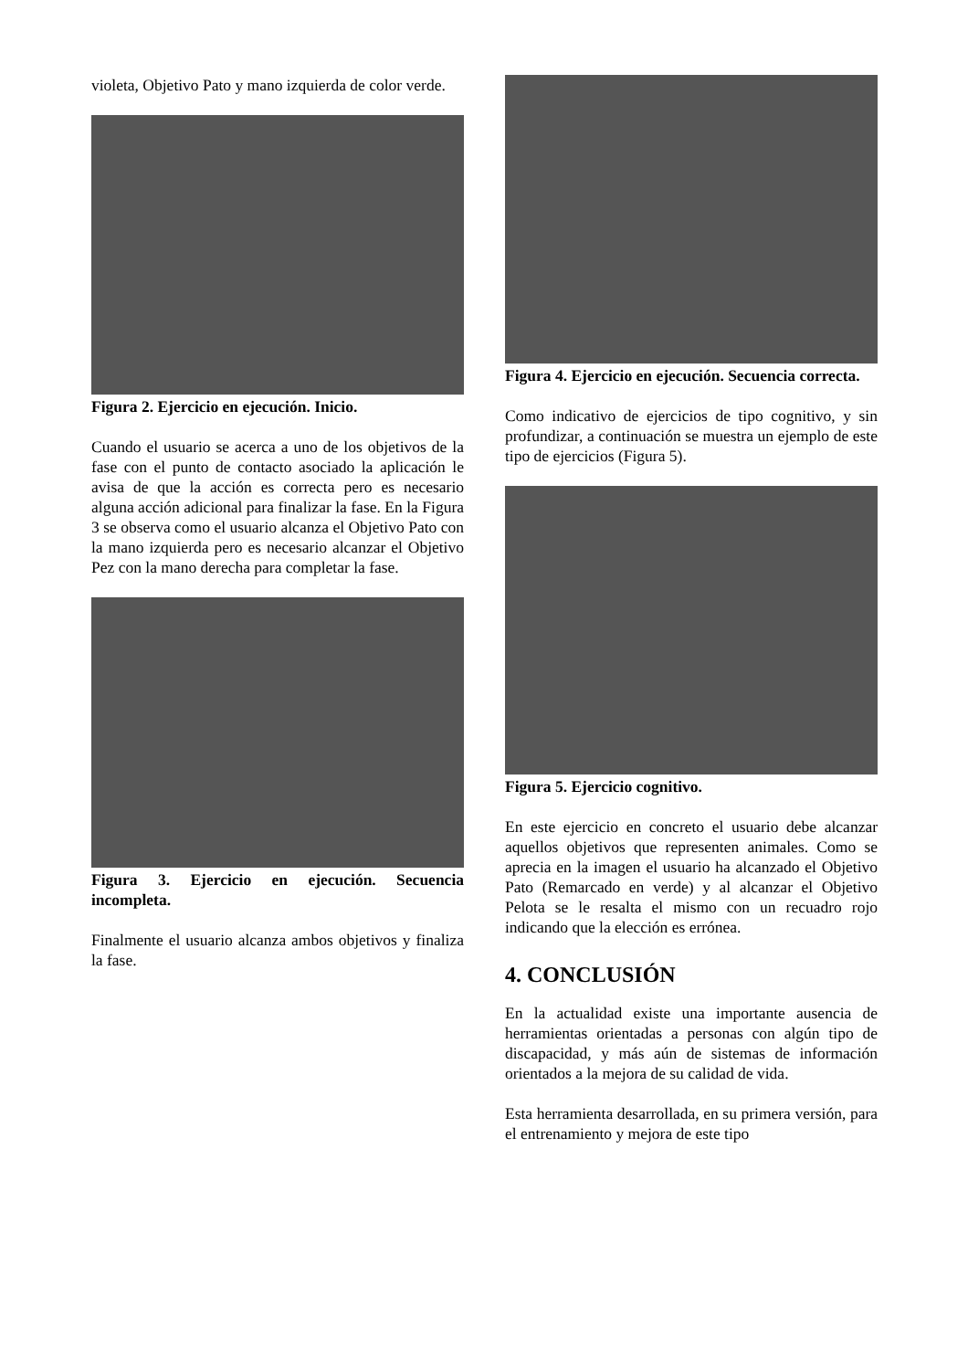violeta, Objetivo Pato y mano izquierda de color verde.
Figura 2. Ejercicio en ejecución. Inicio.
Cuando el usuario se acerca a uno de los objetivos de la fase con el punto de contacto asociado la aplicación le avisa de que la acción es correcta pero es necesario alguna acción adicional para finalizar la fase. En la Figura 3 se observa como el usuario alcanza el Objetivo Pato con la mano izquierda pero es necesario alcanzar el Objetivo Pez con la mano derecha para completar la fase.
Figura 3. Ejercicio en ejecución. Secuencia incompleta.
Finalmente el usuario alcanza ambos objetivos y finaliza la fase.
Figura 4. Ejercicio en ejecución. Secuencia correcta.
Como indicativo de ejercicios de tipo cognitivo, y sin profundizar, a continuación se muestra un ejemplo de este tipo de ejercicios (Figura 5).
Figura 5. Ejercicio cognitivo.
En este ejercicio en concreto el usuario debe alcanzar aquellos objetivos que representen animales. Como se aprecia en la imagen el usuario ha alcanzado el Objetivo Pato (Remarcado en verde) y al alcanzar el Objetivo Pelota se le resalta el mismo con un recuadro rojo indicando que la elección es errónea.
4. CONCLUSIÓN
En la actualidad existe una importante ausencia de herramientas orientadas a personas con algún tipo de discapacidad, y más aún de sistemas de información orientados a la mejora de su calidad de vida.
Esta herramienta desarrollada, en su primera versión, para el entrenamiento y mejora de este tipo